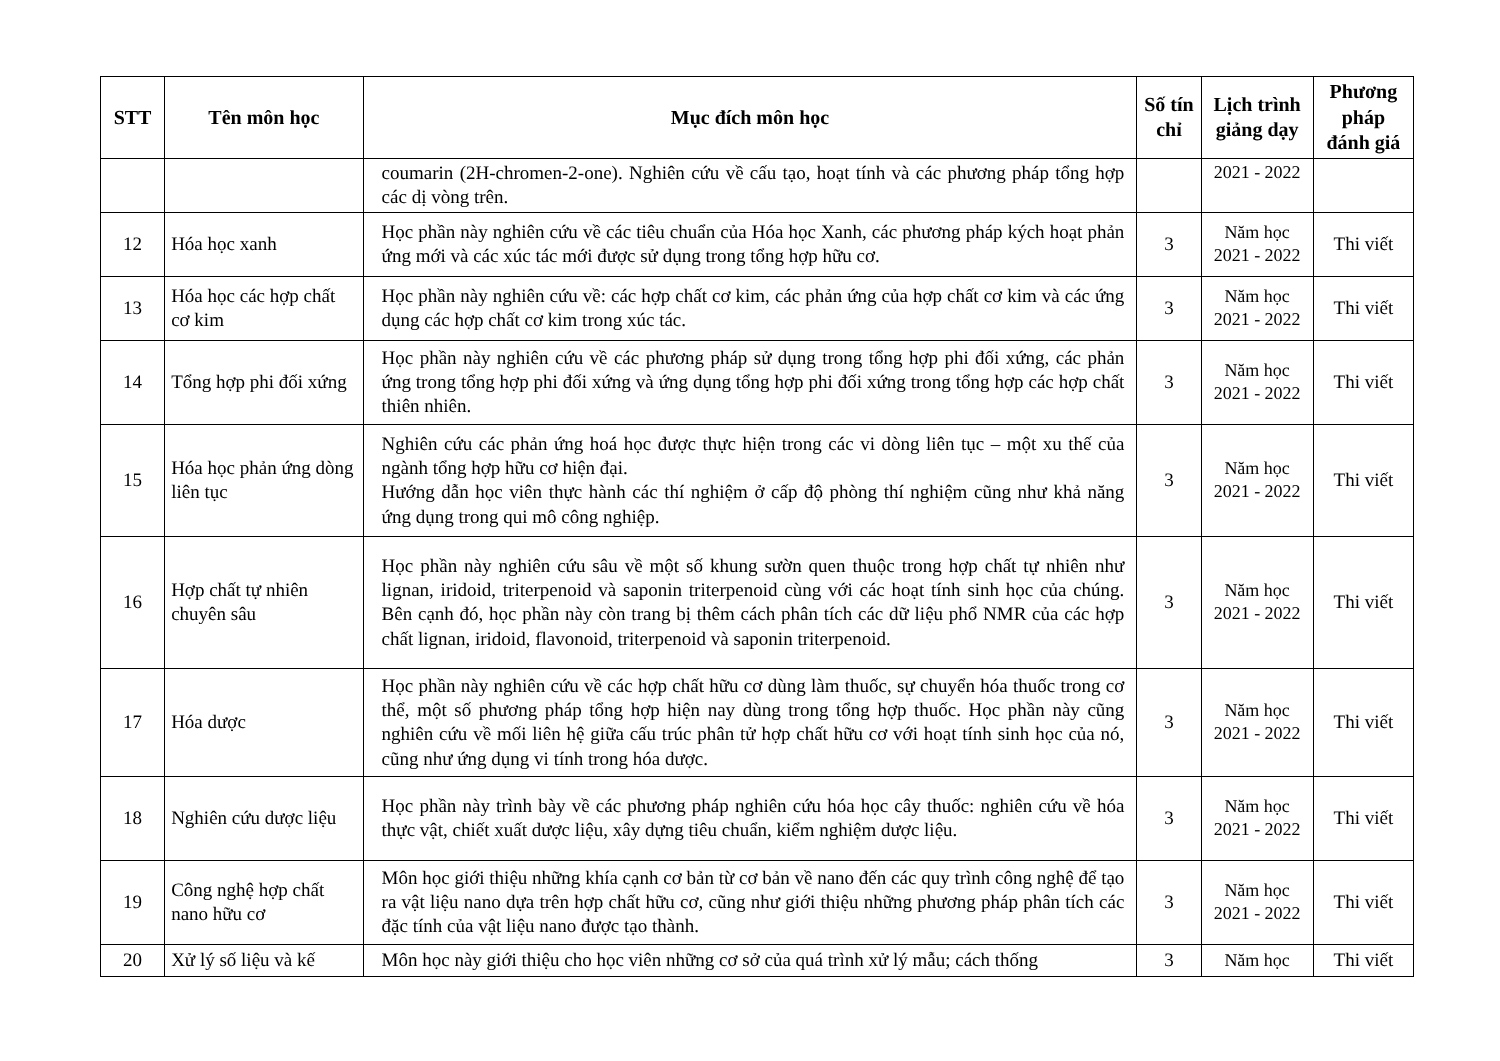| STT | Tên môn học | Mục đích môn học | Số tín chỉ | Lịch trình giảng dạy | Phương pháp đánh giá |
| --- | --- | --- | --- | --- | --- |
| | | coumarin (2H-chromen-2-one). Nghiên cứu về cấu tạo, hoạt tính và các phương pháp tổng hợp các dị vòng trên. | | 2021 - 2022 | |
| 12 | Hóa học xanh | Học phần này nghiên cứu về các tiêu chuẩn của Hóa học Xanh, các phương pháp kých hoạt phản ứng mới và các xúc tác mới được sử dụng trong tổng hợp hữu cơ. | 3 | Năm học 2021 - 2022 | Thi viết |
| 13 | Hóa học các hợp chất cơ kim | Học phần này nghiên cứu về: các hợp chất cơ kim, các phản ứng của hợp chất cơ kim và các ứng dụng các hợp chất cơ kim trong xúc tác. | 3 | Năm học 2021 - 2022 | Thi viết |
| 14 | Tổng hợp phi đối xứng | Học phần này nghiên cứu về các phương pháp sử dụng trong tổng hợp phi đối xứng, các phản ứng trong tổng hợp phi đối xứng và ứng dụng tổng hợp phi đối xứng trong tổng hợp các hợp chất thiên nhiên. | 3 | Năm học 2021 - 2022 | Thi viết |
| 15 | Hóa học phản ứng dòng liên tục | Nghiên cứu các phản ứng hoá học được thực hiện trong các vi dòng liên tục – một xu thế của ngành tổng hợp hữu cơ hiện đại. Hướng dẫn học viên thực hành các thí nghiệm ở cấp độ phòng thí nghiệm cũng như khả năng ứng dụng trong qui mô công nghiệp. | 3 | Năm học 2021 - 2022 | Thi viết |
| 16 | Hợp chất tự nhiên chuyên sâu | Học phần này nghiên cứu sâu về một số khung sườn quen thuộc trong hợp chất tự nhiên như lignan, iridoid, triterpenoid và saponin triterpenoid cùng với các hoạt tính sinh học của chúng. Bên cạnh đó, học phần này còn trang bị thêm cách phân tích các dữ liệu phổ NMR của các hợp chất lignan, iridoid, flavonoid, triterpenoid và saponin triterpenoid. | 3 | Năm học 2021 - 2022 | Thi viết |
| 17 | Hóa dược | Học phần này nghiên cứu về các hợp chất hữu cơ dùng làm thuốc, sự chuyển hóa thuốc trong cơ thể, một số phương pháp tổng hợp hiện nay dùng trong tổng hợp thuốc. Học phần này cũng nghiên cứu về mối liên hệ giữa cấu trúc phân tử hợp chất hữu cơ với hoạt tính sinh học của nó, cũng như ứng dụng vi tính trong hóa dược. | 3 | Năm học 2021 - 2022 | Thi viết |
| 18 | Nghiên cứu dược liệu | Học phần này trình bày về các phương pháp nghiên cứu hóa học cây thuốc: nghiên cứu về hóa thực vật, chiết xuất dược liệu, xây dựng tiêu chuẩn, kiểm nghiệm dược liệu. | 3 | Năm học 2021 - 2022 | Thi viết |
| 19 | Công nghệ hợp chất nano hữu cơ | Môn học giới thiệu những khía cạnh cơ bản từ cơ bản về nano đến các quy trình công nghệ để tạo ra vật liệu nano dựa trên hợp chất hữu cơ, cũng như giới thiệu những phương pháp phân tích các đặc tính của vật liệu nano được tạo thành. | 3 | Năm học 2021 - 2022 | Thi viết |
| 20 | Xử lý số liệu và kế | Môn học này giới thiệu cho học viên những cơ sở của quá trình xử lý mẫu; cách thống | 3 | Năm học | Thi viết |